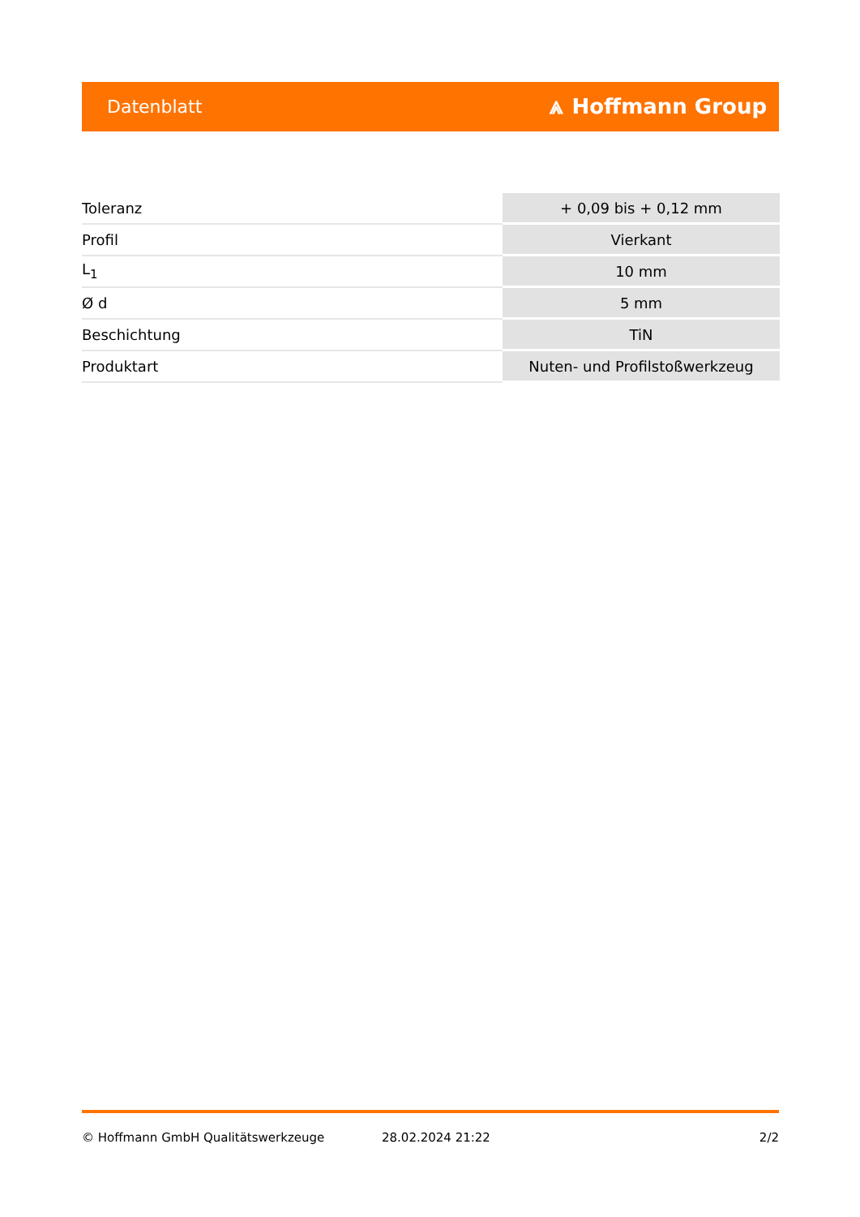Datenblatt ⩓ Hoffmann Group
| Toleranz | + 0,09 bis + 0,12 mm |
| Profil | Vierkant |
| L<sub>1</sub> | 10 mm |
| Ø d | 5 mm |
| Beschichtung | TiN |
| Produktart | Nuten- und Profilstoßwerkzeug |
© Hoffmann GmbH Qualitätswerkzeuge 28.02.2024 21:22 2/2